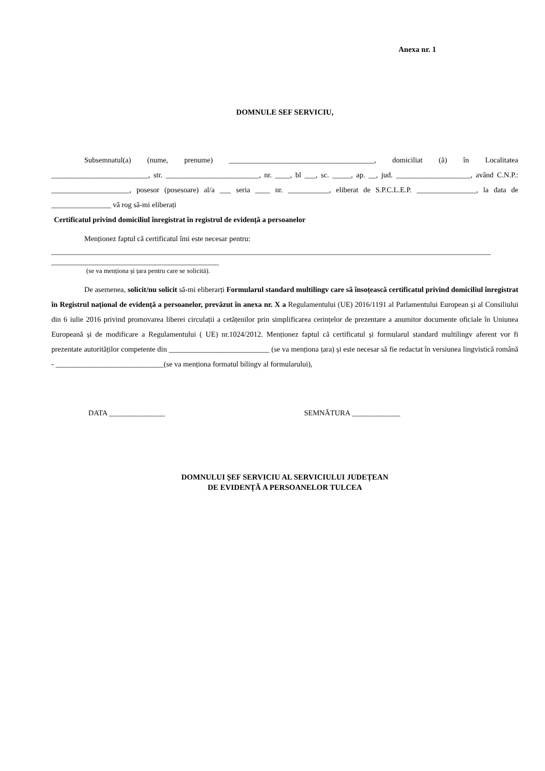Anexa nr. 1
DOMNULE SEF SERVICIU,
Subsemnatul(a) (nume, prenume) _______________________________________, domiciliat (ă) în Localitatea __________________________, str. _________________________, nr. ____, bl ___, sc. _____, ap. __, jud. ____________________, având C.N.P.: _____________________, posesor (posesoare) al/a ___ seria ____ nr. ___________, eliberat de S.P.C.L.E.P. ________________, la data de ________________ vă rog să-mi eliberați
Certificatul privind domiciliul înregistrat în registrul de evidență a persoanelor
Menționez faptul că certificatul îmi este necesar pentru:
______________________________________________________________________________________________________________________
_____________________________________________
(se va menționa și țara pentru care se solicitä).
De asemenea, solicit/nu solicit să-mi eliberarți Formularul standard multilingv care sã însoțească certificatul privind domiciliul înregistrat în Registrul național de evidență a persoanelor, prevăzut în anexa nr. X a Regulamentului (UE) 2016/1191 al Parlamentului European și al Consiliului din 6 iulie 2016 privind promovarea liberei circulații a cetățenilor prin simplificarea cerințelor de prezentare a anumitor documente oficiale în Uniunea Europeană și de modificare a Regulamentului ( UE) nr.1024/2012. Menționez faptul cã certificatul și formularul standard multilingv aferent vor fi prezentate autorităților competente din ___________________________ (se va menționa țara) și este necesar să fie redactat în versiunea lingvistică română - _____________________________(se va menționa formatul bilingv al formularului),
DATA _______________ SEMNĂTURA _____________
DOMNULUI ȘEF SERVICIU AL SERVICIULUI JUDEȚEAN
DE EVIDENȚĂ A PERSOANELOR TULCEA